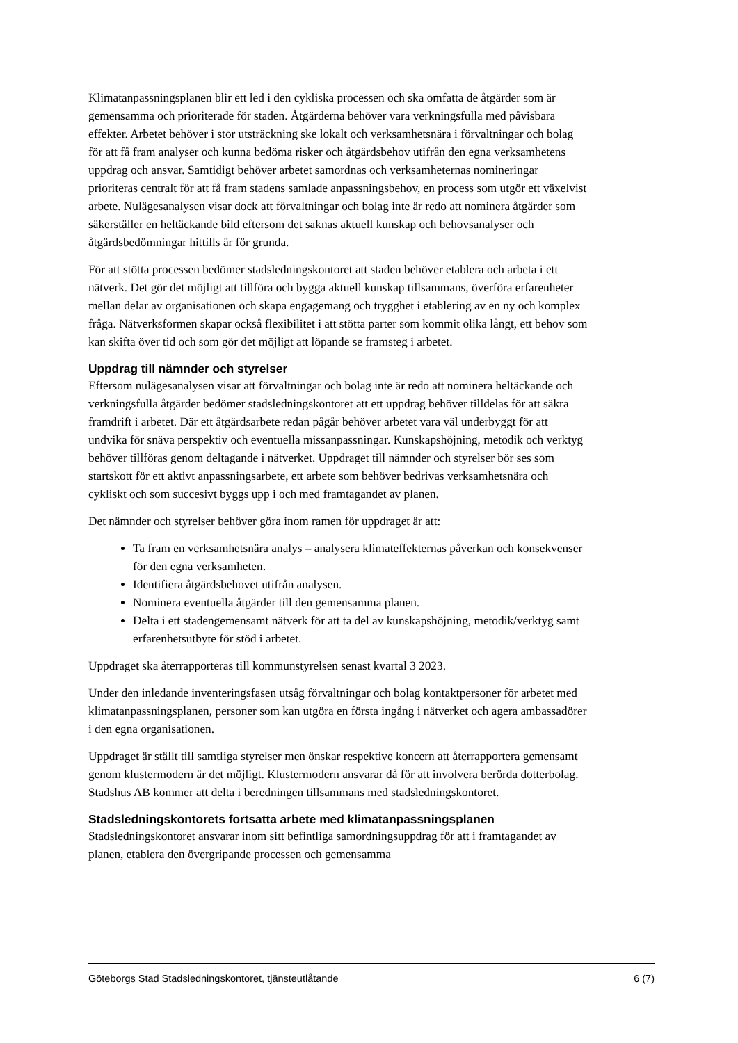Klimatanpassningsplanen blir ett led i den cykliska processen och ska omfatta de åtgärder som är gemensamma och prioriterade för staden. Åtgärderna behöver vara verkningsfulla med påvisbara effekter. Arbetet behöver i stor utsträckning ske lokalt och verksamhetsnära i förvaltningar och bolag för att få fram analyser och kunna bedöma risker och åtgärdsbehov utifrån den egna verksamhetens uppdrag och ansvar. Samtidigt behöver arbetet samordnas och verksamheternas nomineringar prioriteras centralt för att få fram stadens samlade anpassningsbehov, en process som utgör ett växelvist arbete. Nulägesanalysen visar dock att förvaltningar och bolag inte är redo att nominera åtgärder som säkerställer en heltäckande bild eftersom det saknas aktuell kunskap och behovsanalyser och åtgärdsbedömningar hittills är för grunda.
För att stötta processen bedömer stadsledningskontoret att staden behöver etablera och arbeta i ett nätverk. Det gör det möjligt att tillföra och bygga aktuell kunskap tillsammans, överföra erfarenheter mellan delar av organisationen och skapa engagemang och trygghet i etablering av en ny och komplex fråga. Nätverksformen skapar också flexibilitet i att stötta parter som kommit olika långt, ett behov som kan skifta över tid och som gör det möjligt att löpande se framsteg i arbetet.
Uppdrag till nämnder och styrelser
Eftersom nulägesanalysen visar att förvaltningar och bolag inte är redo att nominera heltäckande och verkningsfulla åtgärder bedömer stadsledningskontoret att ett uppdrag behöver tilldelas för att säkra framdrift i arbetet. Där ett åtgärdsarbete redan pågår behöver arbetet vara väl underbyggt för att undvika för snäva perspektiv och eventuella missanpassningar. Kunskapshöjning, metodik och verktyg behöver tillföras genom deltagande i nätverket. Uppdraget till nämnder och styrelser bör ses som startskott för ett aktivt anpassningsarbete, ett arbete som behöver bedrivas verksamhetsnära och cykliskt och som succesivt byggs upp i och med framtagandet av planen.
Det nämnder och styrelser behöver göra inom ramen för uppdraget är att:
Ta fram en verksamhetsnära analys – analysera klimateffekternas påverkan och konsekvenser för den egna verksamheten.
Identifiera åtgärdsbehovet utifrån analysen.
Nominera eventuella åtgärder till den gemensamma planen.
Delta i ett stadengemensamt nätverk för att ta del av kunskapshöjning, metodik/verktyg samt erfarenhetsutbyte för stöd i arbetet.
Uppdraget ska återrapporteras till kommunstyrelsen senast kvartal 3 2023.
Under den inledande inventeringsfasen utsåg förvaltningar och bolag kontaktpersoner för arbetet med klimatanpassningsplanen, personer som kan utgöra en första ingång i nätverket och agera ambassadörer i den egna organisationen.
Uppdraget är ställt till samtliga styrelser men önskar respektive koncern att återrapportera gemensamt genom klustermodern är det möjligt. Klustermodern ansvarar då för att involvera berörda dotterbolag. Stadshus AB kommer att delta i beredningen tillsammans med stadsledningskontoret.
Stadsledningskontorets fortsatta arbete med klimatanpassningsplanen
Stadsledningskontoret ansvarar inom sitt befintliga samordningsuppdrag för att i framtagandet av planen, etablera den övergripande processen och gemensamma
Göteborgs Stad Stadsledningskontoret, tjänsteutlåtande 6 (7)